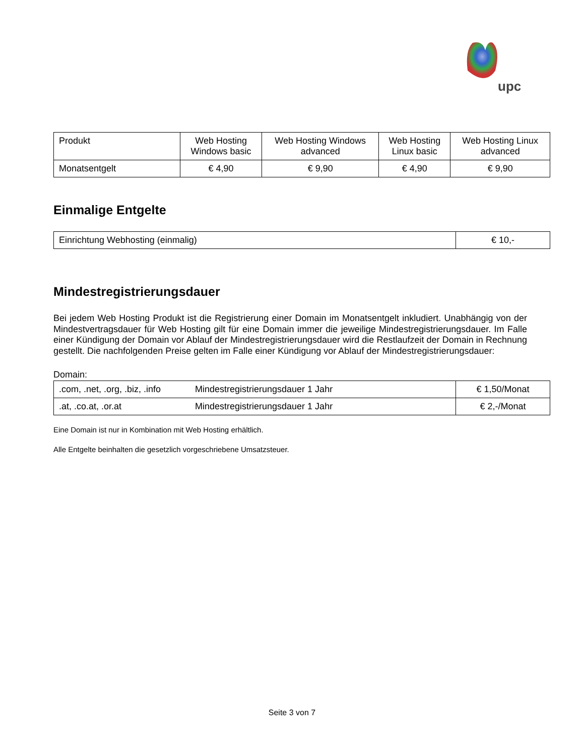upc
| Produkt | Web Hosting Windows basic | Web Hosting Windows advanced | Web Hosting Linux basic | Web Hosting Linux advanced |
| Monatsentgelt | € 4,90 | € 9,90 | € 4,90 | € 9,90 |
Einmalige Entgelte
| Einrichtung Webhosting (einmalig) | € 10,- |
Mindestregistrierungsdauer
Bei jedem Web Hosting Produkt ist die Registrierung einer Domain im Monatsentgelt inkludiert. Unabhängig von der Mindestvertragsdauer für Web Hosting gilt für eine Domain immer die jeweilige Mindestregistrierungsdauer. Im Falle einer Kündigung der Domain vor Ablauf der Mindestregistrierungsdauer wird die Restlaufzeit der Domain in Rechnung gestellt. Die nachfolgenden Preise gelten im Falle einer Kündigung vor Ablauf der Mindestregistrierungsdauer:
Domain:
| .com, .net, .org, .biz, .info | Mindestregistrierungsdauer 1 Jahr | € 1,50/Monat |
| .at, .co.at, .or.at | Mindestregistrierungsdauer 1 Jahr | € 2,-/Monat |
Eine Domain ist nur in Kombination mit Web Hosting erhältlich.
Alle Entgelte beinhalten die gesetzlich vorgeschriebene Umsatzsteuer.
Seite 3 von 7